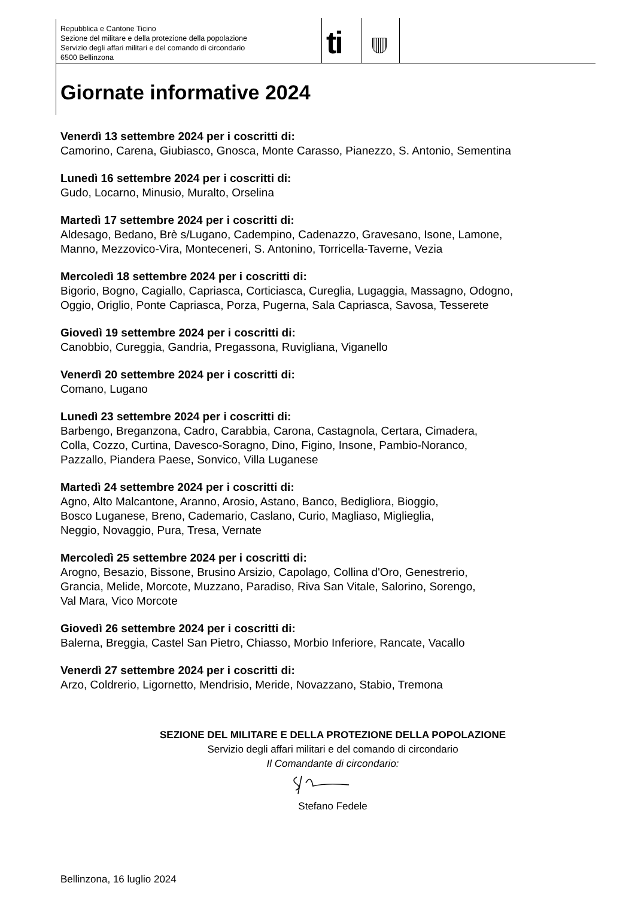Repubblica e Cantone Ticino
Sezione del militare e della protezione della popolazione
Servizio degli affari militari e del comando di circondario
6500 Bellinzona
ti
Giornate informative 2024
Venerdì 13 settembre 2024 per i coscritti di:
Camorino, Carena, Giubiasco, Gnosca, Monte Carasso, Pianezzo, S. Antonio, Sementina
Lunedì 16 settembre 2024 per i coscritti di:
Gudo, Locarno, Minusio, Muralto, Orselina
Martedì 17 settembre 2024 per i coscritti di:
Aldesago, Bedano, Brè s/Lugano, Cadempino, Cadenazzo, Gravesano, Isone, Lamone,
Manno, Mezzovico-Vira, Monteceneri, S. Antonino, Torricella-Taverne, Vezia
Mercoledì 18 settembre 2024 per i coscritti di:
Bigorio, Bogno, Cagiallo, Capriasca, Corticiasca, Cureglia, Lugaggia, Massagno, Odogno,
Oggio, Origlio, Ponte Capriasca, Porza, Pugerna, Sala Capriasca, Savosa, Tesserete
Giovedì 19 settembre 2024 per i coscritti di:
Canobbio, Cureggia, Gandria, Pregassona, Ruvigliana, Viganello
Venerdì 20 settembre 2024 per i coscritti di:
Comano, Lugano
Lunedì 23 settembre 2024 per i coscritti di:
Barbengo, Breganzona, Cadro, Carabbia, Carona, Castagnola, Certara, Cimadera,
Colla, Cozzo, Curtina, Davesco-Soragno, Dino, Figino, Insone, Pambio-Noranco,
Pazzallo, Piandera Paese, Sonvico, Villa Luganese
Martedì 24 settembre 2024 per i coscritti di:
Agno, Alto Malcantone, Aranno, Arosio, Astano, Banco, Bedigliora, Bioggio,
Bosco Luganese, Breno, Cademario, Caslano, Curio, Magliaso, Miglieglia,
Neggio, Novaggio, Pura, Tresa, Vernate
Mercoledì 25 settembre 2024 per i coscritti di:
Arogno, Besazio, Bissone, Brusino Arsizio, Capolago, Collina d'Oro, Genestrerio,
Grancia, Melide, Morcote, Muzzano, Paradiso, Riva San Vitale, Salorino, Sorengo,
Val Mara, Vico Morcote
Giovedì 26 settembre 2024 per i coscritti di:
Balerna, Breggia, Castel San Pietro, Chiasso, Morbio Inferiore, Rancate, Vacallo
Venerdì 27 settembre 2024 per i coscritti di:
Arzo, Coldrerio, Ligornetto, Mendrisio, Meride, Novazzano, Stabio, Tremona
SEZIONE DEL MILITARE E DELLA PROTEZIONE DELLA POPOLAZIONE
Servizio degli affari militari e del comando di circondario
Il Comandante di circondario:
Stefano Fedele
Bellinzona, 16 luglio 2024